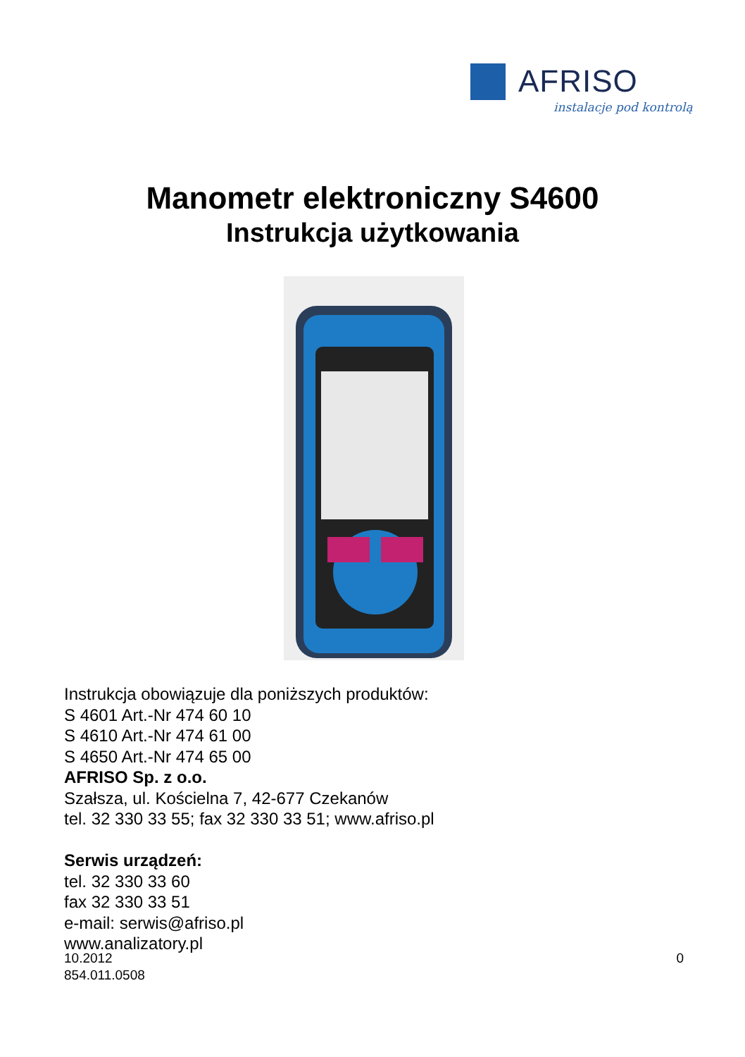AFRISO
instalacje pod kontrolą
Manometr elektroniczny S4600
Instrukcja użytkowania
Instrukcja obowiązuje dla poniższych produktów:
S 4601 Art.-Nr 474 60 10
S 4610 Art.-Nr 474 61 00
S 4650 Art.-Nr 474 65 00
AFRISO Sp. z o.o.
Szałsza, ul. Kościelna 7, 42-677 Czekanów
tel. 32 330 33 55; fax 32 330 33 51; www.afriso.pl
Serwis urządzeń:
tel. 32 330 33 60
fax 32 330 33 51
e-mail: serwis@afriso.pl
www.analizatory.pl
0 10.2012
854.011.0508